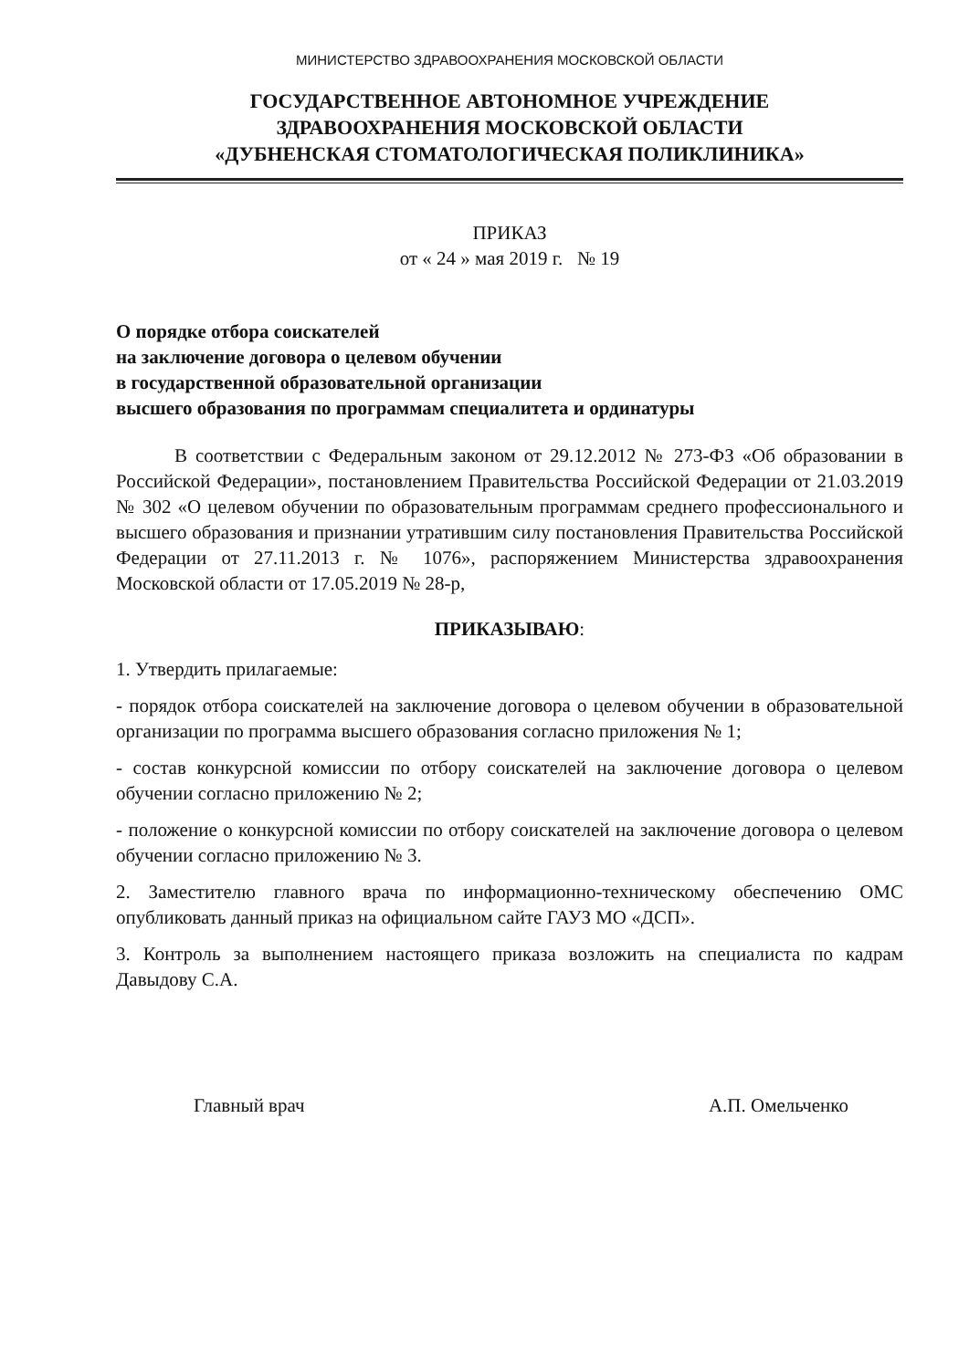МИНИСТЕРСТВО ЗДРАВООХРАНЕНИЯ МОСКОВСКОЙ ОБЛАСТИ
ГОСУДАРСТВЕННОЕ АВТОНОМНОЕ УЧРЕЖДЕНИЕ
ЗДРАВООХРАНЕНИЯ МОСКОВСКОЙ ОБЛАСТИ
«ДУБНЕНСКАЯ СТОМАТОЛОГИЧЕСКАЯ ПОЛИКЛИНИКА»
ПРИКАЗ
от « 24 » мая 2019 г. № 19
О порядке отбора соискателей
на заключение договора о целевом обучении
в государственной образовательной организации
высшего образования по программам специалитета и ординатуры
В соответствии с Федеральным законом от 29.12.2012 № 273-ФЗ «Об образовании в Российской Федерации», постановлением Правительства Российской Федерации от 21.03.2019 № 302 «О целевом обучении по образовательным программам среднего профессионального и высшего образования и признании утратившим силу постановления Правительства Российской Федерации от 27.11.2013 г. № 1076», распоряжением Министерства здравоохранения Московской области от 17.05.2019 № 28-р,
ПРИКАЗЫВАЮ:
1. Утвердить прилагаемые:
- порядок отбора соискателей на заключение договора о целевом обучении в образовательной организации по программа высшего образования согласно приложения № 1;
- состав конкурсной комиссии по отбору соискателей на заключение договора о целевом обучении согласно приложению № 2;
- положение о конкурсной комиссии по отбору соискателей на заключение договора о целевом обучении согласно приложению № 3.
2. Заместителю главного врача по информационно-техническому обеспечению ОМС опубликовать данный приказ на официальном сайте ГАУЗ МО «ДСП».
3. Контроль за выполнением настоящего приказа возложить на специалиста по кадрам Давыдову С.А.
Главный врач А.П. Омельченко